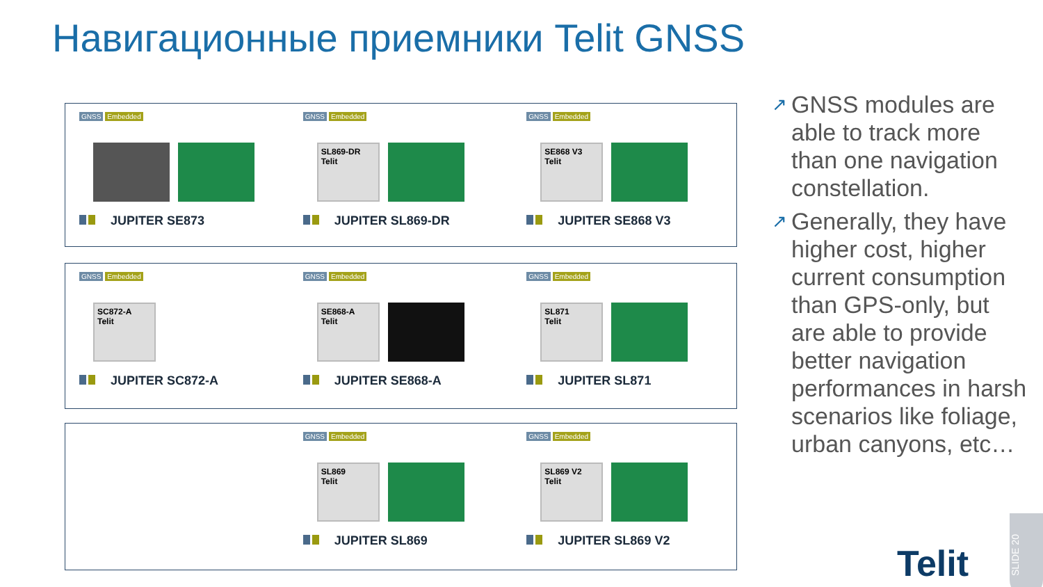Навигационные приемники Telit GNSS
GNSS Embedded
JUPITER SE873
GNSS Embedded
SL869-DR
Telit
JUPITER SL869-DR
GNSS Embedded
SE868 V3
Telit
JUPITER SE868 V3
GNSS Embedded
SC872-A
Telit
JUPITER SC872-A
GNSS Embedded
SE868-A
Telit
JUPITER SE868-A
GNSS Embedded
SL871
Telit
JUPITER SL871
GNSS Embedded
SL869
Telit
JUPITER SL869
GNSS Embedded
SL869 V2
Telit
JUPITER SL869 V2
↗ GNSS modules are able to track more than one navigation constellation.
↗ Generally, they have higher cost, higher current consumption than GPS-only, but are able to provide better navigation performances in harsh scenarios like foliage, urban canyons, etc…
Telit
SLIDE 20